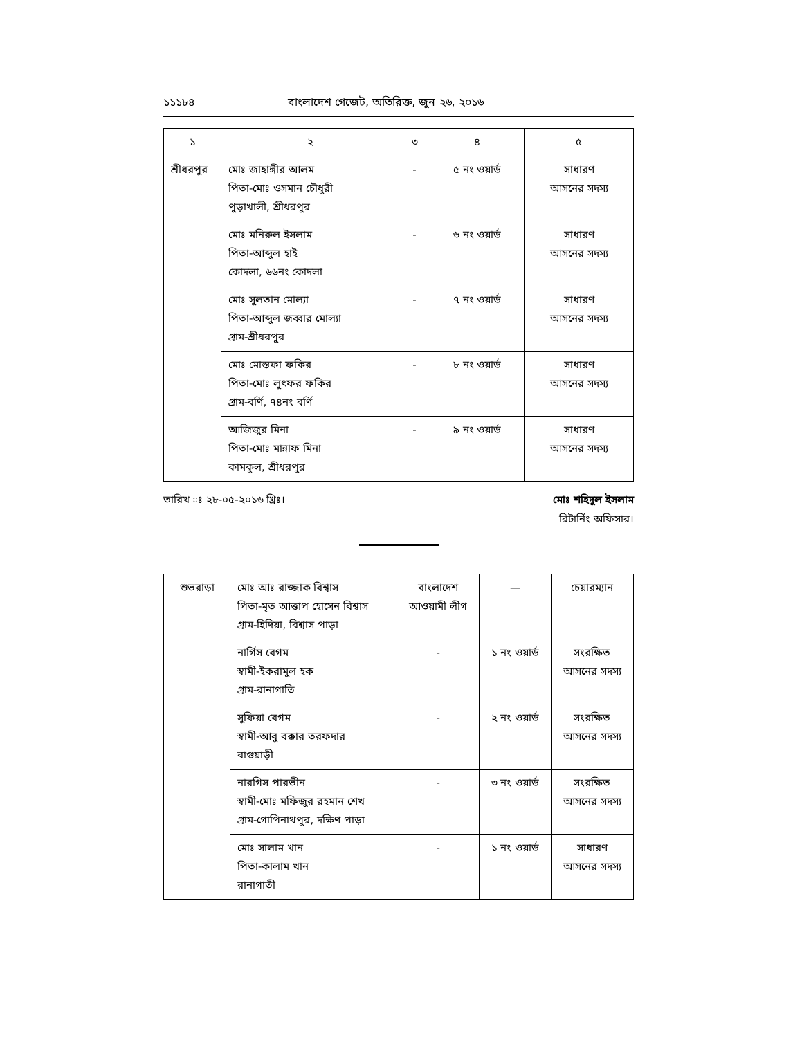১১১৮৪ বাংলাদেশ গেজেট, অতিরিক্ত, জুন ২৬, ২০১৬
| ১ | ২ | ৩ | ৪ | ৫ |
| --- | --- | --- | --- | --- |
| শ্রীধরপুর | মোঃ জাহাঙ্গীর আলম পিতা-মোঃ ওসমান চৌধুরী পুড়াখালী, শ্রীধরপুর | - | ৫ নং ওয়ার্ড | সাধারণ আসনের সদস্য |
| | মোঃ মনিরুল ইসলাম পিতা-আব্দুল হাই কোদলা, ৬৬নং কোদলা | - | ৬ নং ওয়ার্ড | সাধারণ আসনের সদস্য |
| | মোঃ সুলতান মোল্যা পিতা-আব্দুল জব্বার মোল্যা গ্রাম-শ্রীধরপুর | - | ৭ নং ওয়ার্ড | সাধারণ আসনের সদস্য |
| | মোঃ মোস্তফা ফকির পিতা-মোঃ লুৎফর ফকির গ্রাম-বর্ণি, ৭৪নং বর্ণি | - | ৮ নং ওয়ার্ড | সাধারণ আসনের সদস্য |
| | আজিজুর মিনা পিতা-মোঃ মান্নাফ মিনা কামকুল, শ্রীধরপুর | - | ৯ নং ওয়ার্ড | সাধারণ আসনের সদস্য |
তারিখ ঃ ২৮-০৫-২০১৬ খ্রিঃ। মোঃ শহিদুল ইসলাম
রিটার্নিং অফিসার।
| শুভরাড়া | মোঃ আঃ রাজ্জাক বিশ্বাস পিতা-মৃত আত্তাপ হোসেন বিশ্বাস গ্রাম-হিদিয়া, বিশ্বাস পাড়া | বাংলাদেশ আওয়ামী লীগ | — | চেয়ারম্যান |
| | নার্গিস বেগম স্বামী-ইকরামুল হক গ্রাম-রানাগাতি | - | ১ নং ওয়ার্ড | সংরক্ষিত আসনের সদস্য |
| | সুফিয়া বেগম স্বামী-আবু বক্কার তরফদার বাগুয়াড়ী | - | ২ নং ওয়ার্ড | সংরক্ষিত আসনের সদস্য |
| | নারগিস পারভীন স্বামী-মোঃ মফিজুর রহমান শেখ গ্রাম-গোপিনাথপুর, দক্ষিণ পাড়া | - | ৩ নং ওয়ার্ড | সংরক্ষিত আসনের সদস্য |
| | মোঃ সালাম খান পিতা-কালাম খান রানাগাতী | - | ১ নং ওয়ার্ড | সাধারণ আসনের সদস্য |